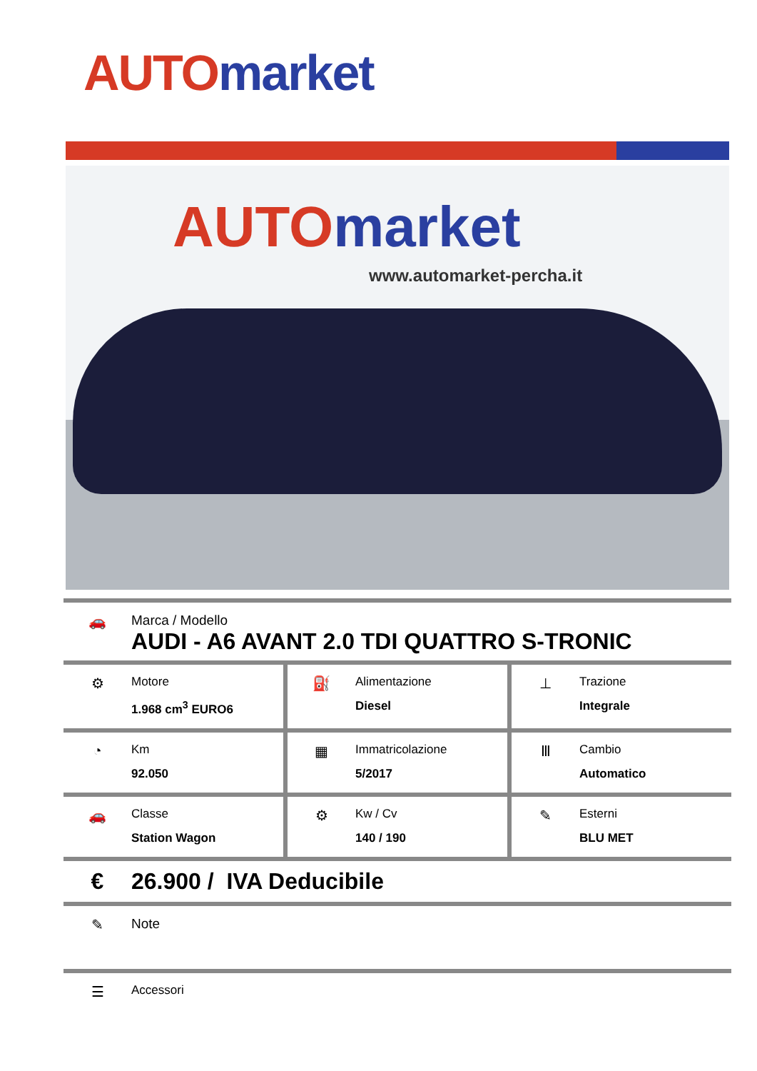AUTO market
AUTO market
www.automarket-percha.it
🚗 Marca / Modello
AUDI - A6 AVANT 2.0 TDI QUATTRO S-TRONIC
⚙
Motore
1.968 cm<sup>3</sup> EURO6
⛽
Alimentazione
Diesel
⊥
Trazione
Integrale
◔
Km
92.050
▦
Immatricolazione
5/2017
Ⅲ
Cambio
Automatico
🚗
Classe
Station Wagon
⚙
Kw / Cv
140 / 190
✎
Esterni
BLU MET
€ 26.900 / IVA Deducibile
✎ Note
☰
Accessori